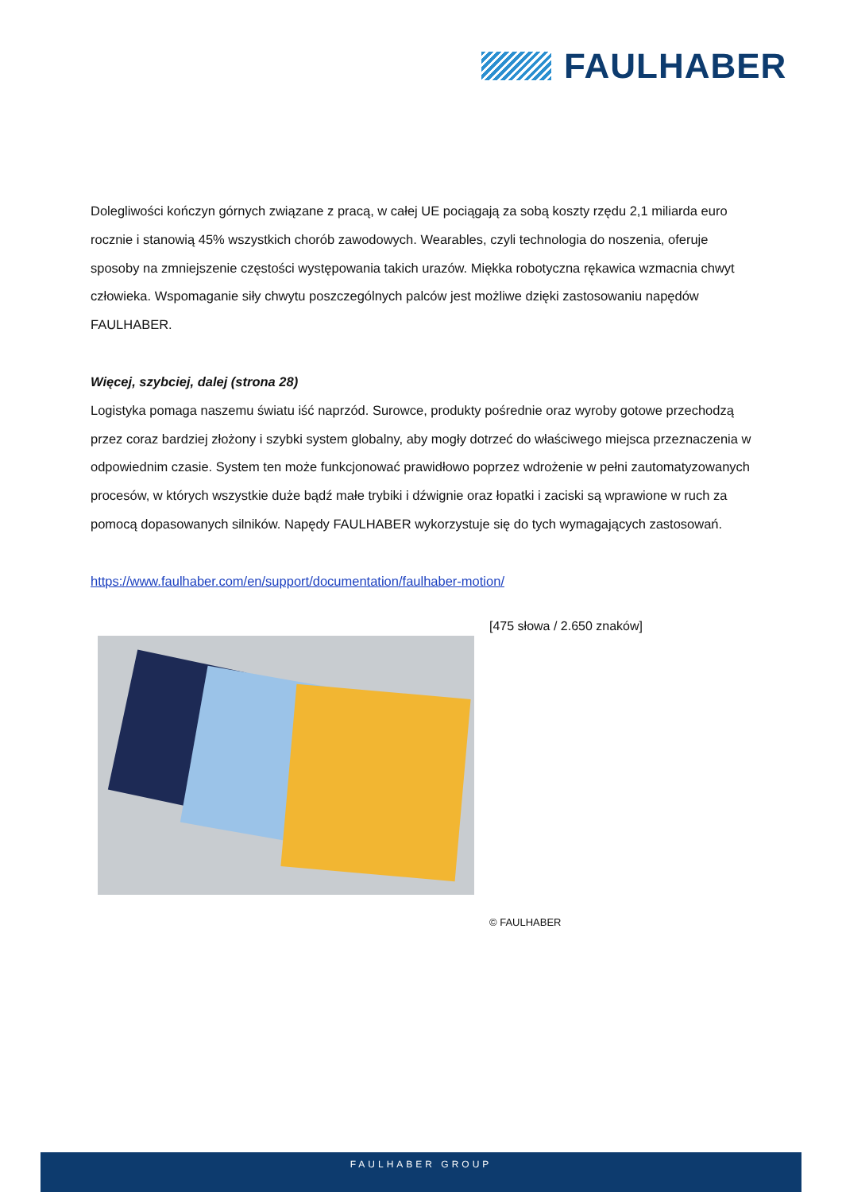FAULHABER
Dolegliwości kończyn górnych związane z pracą, w całej UE pociągają za sobą koszty rzędu 2,1 miliarda euro rocznie i stanowią 45% wszystkich chorób zawodowych. Wearables, czyli technologia do noszenia, oferuje sposoby na zmniejszenie częstości występowania takich urazów. Miękka robotyczna rękawica wzmacnia chwyt człowieka. Wspomaganie siły chwytu poszczególnych palców jest możliwe dzięki zastosowaniu napędów FAULHABER.
Więcej, szybciej, dalej (strona 28)
Logistyka pomaga naszemu światu iść naprzód. Surowce, produkty pośrednie oraz wyroby gotowe przechodzą przez coraz bardziej złożony i szybki system globalny, aby mogły dotrzeć do właściwego miejsca przeznaczenia w odpowiednim czasie. System ten może funkcjonować prawidłowo poprzez wdrożenie w pełni zautomatyzowanych procesów, w których wszystkie duże bądź małe trybiki i dźwignie oraz łopatki i zaciski są wprawione w ruch za pomocą dopasowanych silników. Napędy FAULHABER wykorzystuje się do tych wymagających zastosowań.
https://www.faulhaber.com/en/support/documentation/faulhaber-motion/
[475 słowa / 2.650 znaków]
© FAULHABER
FAULHABER GROUP